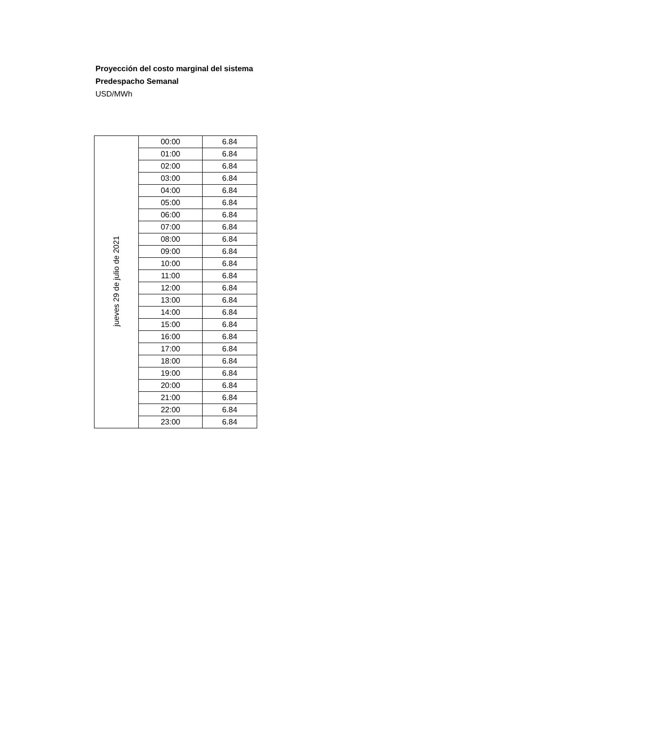Proyección del costo marginal del sistema
Predespacho Semanal
USD/MWh
| jueves 29 de julio de 2021 | 00:00 | 6.84 |
| | 01:00 | 6.84 |
| | 02:00 | 6.84 |
| | 03:00 | 6.84 |
| | 04:00 | 6.84 |
| | 05:00 | 6.84 |
| | 06:00 | 6.84 |
| | 07:00 | 6.84 |
| | 08:00 | 6.84 |
| | 09:00 | 6.84 |
| | 10:00 | 6.84 |
| | 11:00 | 6.84 |
| | 12:00 | 6.84 |
| | 13:00 | 6.84 |
| | 14:00 | 6.84 |
| | 15:00 | 6.84 |
| | 16:00 | 6.84 |
| | 17:00 | 6.84 |
| | 18:00 | 6.84 |
| | 19:00 | 6.84 |
| | 20:00 | 6.84 |
| | 21:00 | 6.84 |
| | 22:00 | 6.84 |
| | 23:00 | 6.84 |